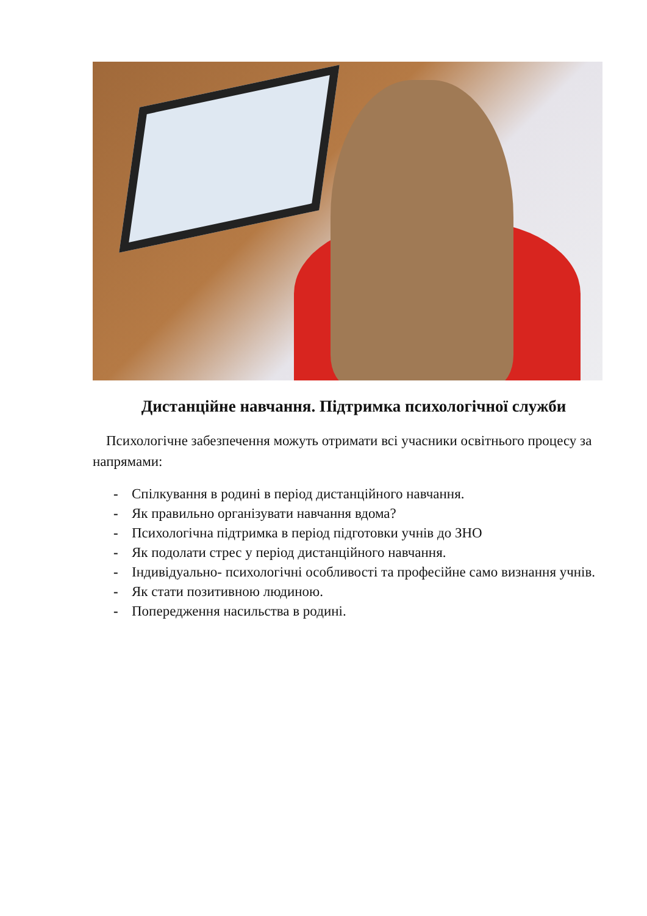Дистанційне навчання. Підтримка психологічної служби
Психологічне забезпечення можуть отримати всі учасники освітнього процесу за напрямами:
- Спілкування в родині в період дистанційного навчання.
- Як правильно організувати навчання вдома?
- Психологічна підтримка в період підготовки учнів до ЗНО
- Як подолати стрес у період дистанційного навчання.
- Індивідуально- психологічні особливості та професійне само визнання учнів.
- Як стати позитивною людиною.
- Попередження насильства в родині.